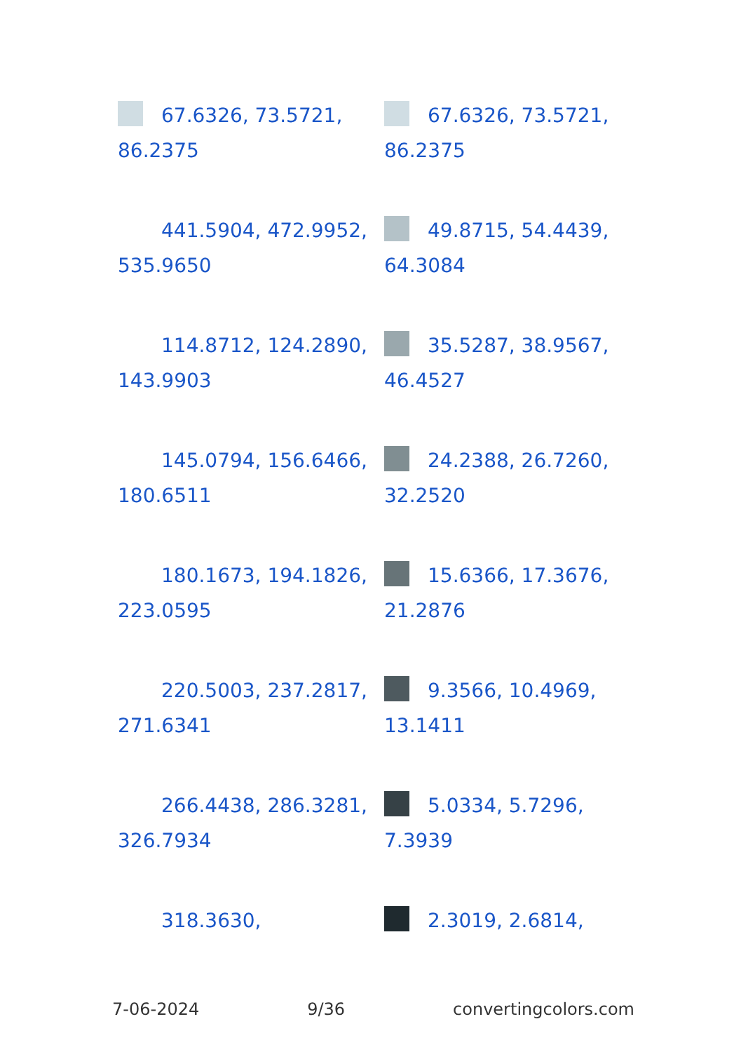| 67.6326, 73.5721, 86.2375 | 67.6326, 73.5721, 86.2375 |
| 441.5904, 472.9952, 535.9650 | 49.8715, 54.4439, 64.3084 |
| 114.8712, 124.2890, 143.9903 | 35.5287, 38.9567, 46.4527 |
| 145.0794, 156.6466, 180.6511 | 24.2388, 26.7260, 32.2520 |
| 180.1673, 194.1826, 223.0595 | 15.6366, 17.3676, 21.2876 |
| 220.5003, 237.2817, 271.6341 | 9.3566, 10.4969, 13.1411 |
| 266.4438, 286.3281, 326.7934 | 5.0334, 5.7296, 7.3939 |
| 318.3630, | 2.3019, 2.6814, |
7-06-2024 9/36 convertingcolors.com